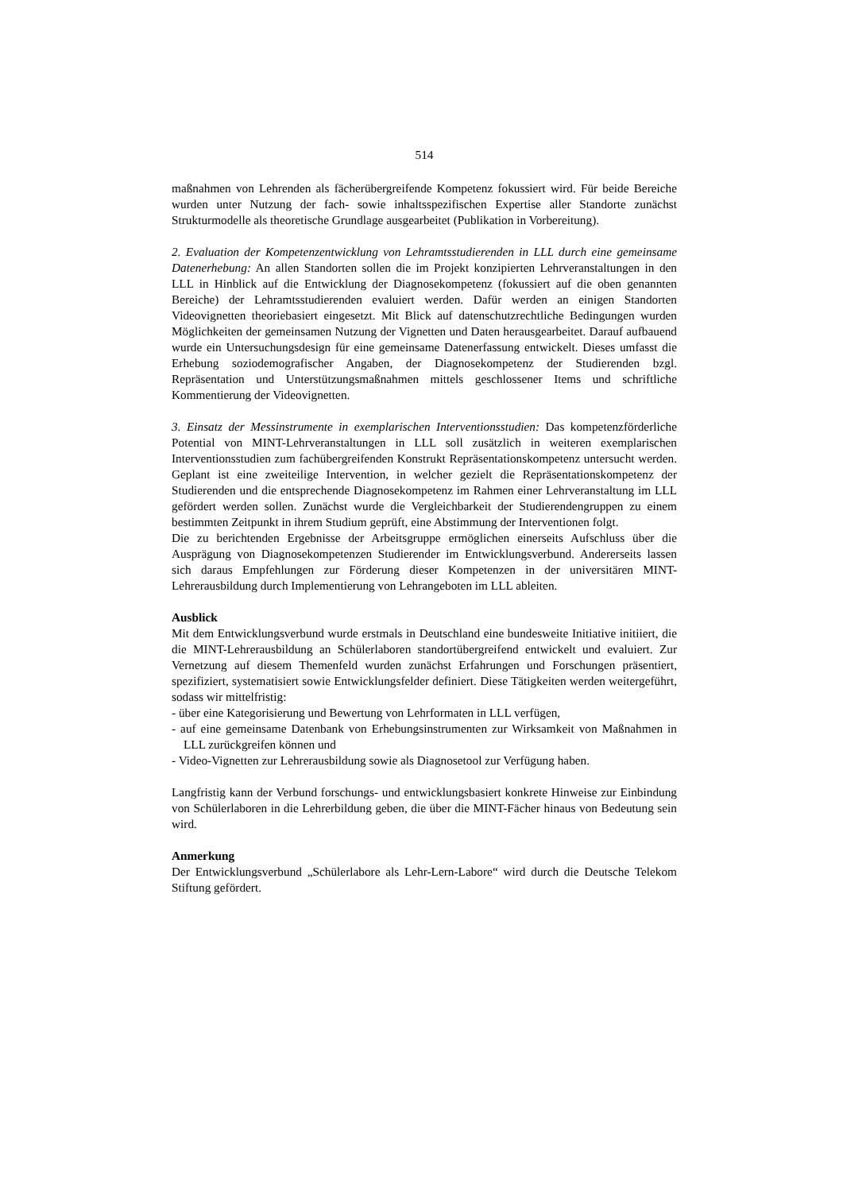514
maßnahmen von Lehrenden als fächerübergreifende Kompetenz fokussiert wird. Für beide Bereiche wurden unter Nutzung der fach- sowie inhaltsspezifischen Expertise aller Standorte zunächst Strukturmodelle als theoretische Grundlage ausgearbeitet (Publikation in Vorbereitung).
2. Evaluation der Kompetenzentwicklung von Lehramtsstudierenden in LLL durch eine gemeinsame Datenerhebung: An allen Standorten sollen die im Projekt konzipierten Lehrveranstaltungen in den LLL in Hinblick auf die Entwicklung der Diagnosekompetenz (fokussiert auf die oben genannten Bereiche) der Lehramtsstudierenden evaluiert werden. Dafür werden an einigen Standorten Videovignetten theoriebasiert eingesetzt. Mit Blick auf datenschutzrechtliche Bedingungen wurden Möglichkeiten der gemeinsamen Nutzung der Vignetten und Daten herausgearbeitet. Darauf aufbauend wurde ein Untersuchungsdesign für eine gemeinsame Datenerfassung entwickelt. Dieses umfasst die Erhebung soziodemografischer Angaben, der Diagnosekompetenz der Studierenden bzgl. Repräsentation und Unterstützungsmaßnahmen mittels geschlossener Items und schriftliche Kommentierung der Videovignetten.
3. Einsatz der Messinstrumente in exemplarischen Interventionsstudien: Das kompetenzförderliche Potential von MINT-Lehrveranstaltungen in LLL soll zusätzlich in weiteren exemplarischen Interventionsstudien zum fachübergreifenden Konstrukt Repräsentationskompetenz untersucht werden. Geplant ist eine zweiteilige Intervention, in welcher gezielt die Repräsentationskompetenz der Studierenden und die entsprechende Diagnosekompetenz im Rahmen einer Lehrveranstaltung im LLL gefördert werden sollen. Zunächst wurde die Vergleichbarkeit der Studierendengruppen zu einem bestimmten Zeitpunkt in ihrem Studium geprüft, eine Abstimmung der Interventionen folgt.
Die zu berichtenden Ergebnisse der Arbeitsgruppe ermöglichen einerseits Aufschluss über die Ausprägung von Diagnosekompetenzen Studierender im Entwicklungsverbund. Andererseits lassen sich daraus Empfehlungen zur Förderung dieser Kompetenzen in der universitären MINT-Lehrerausbildung durch Implementierung von Lehrangeboten im LLL ableiten.
Ausblick
Mit dem Entwicklungsverbund wurde erstmals in Deutschland eine bundesweite Initiative initiiert, die die MINT-Lehrerausbildung an Schülerlaboren standortübergreifend entwickelt und evaluiert. Zur Vernetzung auf diesem Themenfeld wurden zunächst Erfahrungen und Forschungen präsentiert, spezifiziert, systematisiert sowie Entwicklungsfelder definiert. Diese Tätigkeiten werden weitergeführt, sodass wir mittelfristig:
- über eine Kategorisierung und Bewertung von Lehrformaten in LLL verfügen,
- auf eine gemeinsame Datenbank von Erhebungsinstrumenten zur Wirksamkeit von Maßnahmen in LLL zurückgreifen können und
- Video-Vignetten zur Lehrerausbildung sowie als Diagnosetool zur Verfügung haben.
Langfristig kann der Verbund forschungs- und entwicklungsbasiert konkrete Hinweise zur Einbindung von Schülerlaboren in die Lehrerbildung geben, die über die MINT-Fächer hinaus von Bedeutung sein wird.
Anmerkung
Der Entwicklungsverbund „Schülerlabore als Lehr-Lern-Labore“ wird durch die Deutsche Telekom Stiftung gefördert.